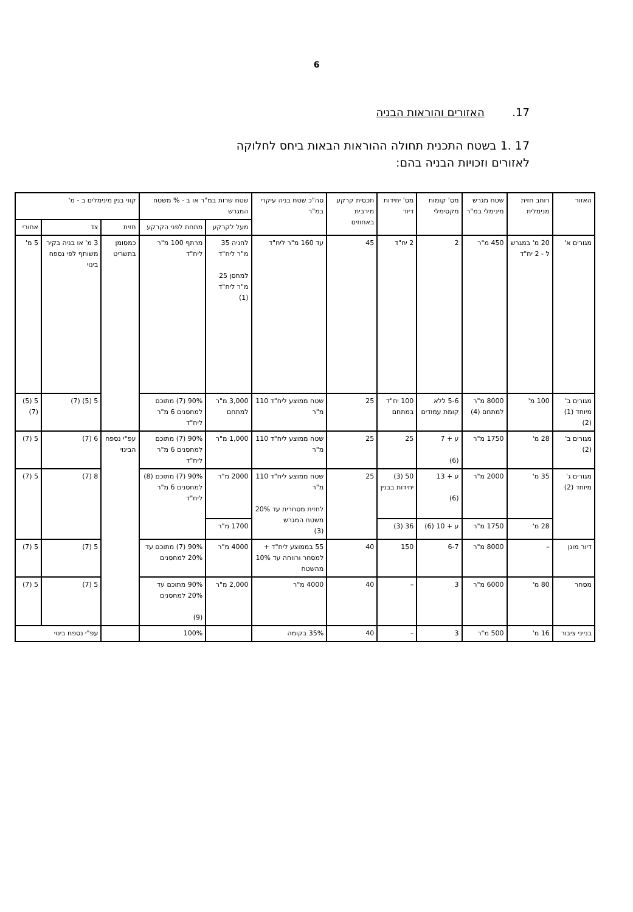6
17. האזורים והוראות הבניה
17 .1 בשטח התכנית תחולה ההוראות הבאות ביחס לחלוקה
לאזורים וזכויות הבניה בהם:
| האזור | רוחב חזית מנימלית | שטח מגרש מינימלי במ"ר | מס' קומות מקסימלי | מס' יחידות דיור | תכסית קרקע מירבית באחוזים | סה"כ שטח בניה עיקרי במ"ר | שטח שרות במ"ר או ב - % משטח המגרש | | קווי בנין מינימלים ב - מ' | | |
| --- | --- | --- | --- | --- | --- | --- | --- | --- | --- | --- | --- |
| | | | | | | | מעל לקרקע | מתחת לפני הקרקע | חזית | צד | אחורי |
| מגורים א' | 20 מ' במגרש ל - 2 יח"ד | 450 מ"ר | 2 | 2 יח"ד | 45 | עד 160 מ"ר ליח"ד | לחניה 35 מ"ר ליח"ד למחסן 25 מ"ר ליח"ד (1) | מרתף 100 מ"ר ליח"ד | כמסומן בתשריט | 3 מ' או בניה בקיר משותף לפי נספח בינוי | 5 מ' |
| מגורים ב' מיוחד (1) (2) | 100 מ' | 8000 מ"ר למתחם (4) | 5-6 ללא קומת עמודים | 100 יח"ד במתחם | 25 | שטח ממוצע ליח"ד 110 מ"ר | 3,000 מ"ר למתחם | 90% (7) מתוכם למחסנים 6 מ"ר ליח"ד | | 5 (5) (7) | 5 (5) (7) |
| מגורים ב' (2) | 28 מ' | 1750 מ"ר | ע + 7 (6) | 25 | 25 | שטח ממוצע ליח"ד 110 מ"ר | 1,000 מ"ר | 90% (7) מתוכם למחסנים 6 מ"ר ליח"ד | עפ"י נספח הבינוי | 6 (7) | 5 (7) |
| מגורים ג' מיוחד (2) | 35 מ' | 2000 מ"ר | ע + 13 (6) | 50 (3) יחידות בבנין | 25 | שטח ממוצע ליח"ד 110 מ"ר לחזית מסחרית עד 20% משטח המגרש (3) | 2000 מ"ר | 90% (7) מתוכם (8) למחסנים 6 מ"ר ליח"ד | | 8 (7) | 5 (7) |
| | 28 מ' | 1750 מ"ר | ע + 10 (6) | 36 (3) | | | 1700 מ"ר | | | | |
| דיור מוגן | – | 8000 מ"ר | 6-7 | 150 | 40 | 55 בממוצע ליח"ד + למסחר ורווחה עד 10% מהשטח | 4000 מ"ר | 90% (7) מתוכם עד 20% למחסנים | | 5 (7) | 5 (7) |
| מסחר | 80 מ' | 6000 מ"ר | 3 | – | 40 | 4000 מ"ר | 2,000 מ"ר | 90% מתוכם עד 20% למחסנים (9) | | 5 (7) | 5 (7) |
| בנייני ציבור | 16 מ' | 500 מ"ר | 3 | – | 40 | 35% בקומה | | 100% | | עפ"י נספח בינוי | |